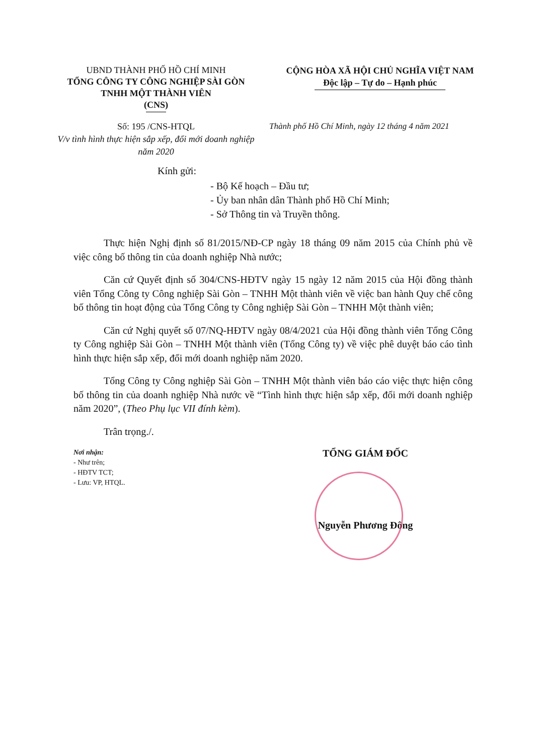UBND THÀNH PHỐ HỒ CHÍ MINH
TỔNG CÔNG TY CÔNG NGHIỆP SÀI GÒN
TNHH MỘT THÀNH VIÊN
(CNS)
CỘNG HÒA XÃ HỘI CHỦ NGHĨA VIỆT NAM
Độc lập – Tự do – Hạnh phúc
Số: 195 /CNS-HTQL
V/v tình hình thực hiện sắp xếp, đổi mới doanh nghiệp năm 2020
Thành phố Hồ Chí Minh, ngày 12 tháng 4 năm 2021
Kính gửi:
- Bộ Kế hoạch – Đầu tư;
- Ủy ban nhân dân Thành phố Hồ Chí Minh;
- Sở Thông tin và Truyền thông.
Thực hiện Nghị định số 81/2015/NĐ-CP ngày 18 tháng 09 năm 2015 của Chính phủ về việc công bố thông tin của doanh nghiệp Nhà nước;
Căn cứ Quyết định số 304/CNS-HĐTV ngày 15 ngày 12 năm 2015 của Hội đồng thành viên Tổng Công ty Công nghiệp Sài Gòn – TNHH Một thành viên về việc ban hành Quy chế công bố thông tin hoạt động của Tổng Công ty Công nghiệp Sài Gòn – TNHH Một thành viên;
Căn cứ Nghị quyết số 07/NQ-HĐTV ngày 08/4/2021 của Hội đồng thành viên Tổng Công ty Công nghiệp Sài Gòn – TNHH Một thành viên (Tổng Công ty) về việc phê duyệt báo cáo tình hình thực hiện sắp xếp, đổi mới doanh nghiệp năm 2020.
Tổng Công ty Công nghiệp Sài Gòn – TNHH Một thành viên báo cáo việc thực hiện công bố thông tin của doanh nghiệp Nhà nước về “Tình hình thực hiện sắp xếp, đổi mới doanh nghiệp năm 2020”, (Theo Phụ lục VII đính kèm).
Trân trọng./.
Nơi nhận:
- Như trên;
- HĐTV TCT;
- Lưu: VP, HTQL.
TỔNG GIÁM ĐỐC
Nguyễn Phương Đông